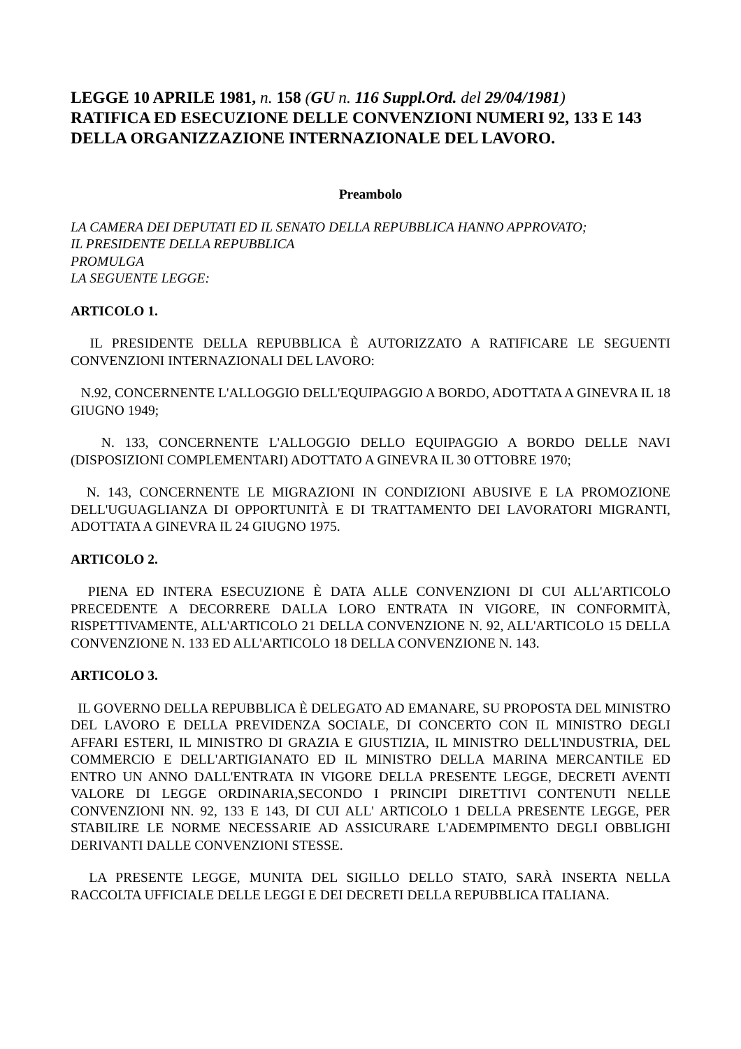LEGGE 10 APRILE 1981, n. 158 (GU n. 116 Suppl.Ord. del 29/04/1981)
RATIFICA ED ESECUZIONE DELLE CONVENZIONI NUMERI 92, 133 E 143 DELLA ORGANIZZAZIONE INTERNAZIONALE DEL LAVORO.
Preambolo
LA CAMERA DEI DEPUTATI ED IL SENATO DELLA REPUBBLICA HANNO APPROVATO;
IL PRESIDENTE DELLA REPUBBLICA
PROMULGA
LA SEGUENTE LEGGE:
ARTICOLO 1.
IL PRESIDENTE DELLA REPUBBLICA È AUTORIZZATO A RATIFICARE LE SEGUENTI CONVENZIONI INTERNAZIONALI DEL LAVORO:
N.92, CONCERNENTE L'ALLOGGIO DELL'EQUIPAGGIO A BORDO, ADOTTATA A GINEVRA IL 18 GIUGNO 1949;
N. 133, CONCERNENTE L'ALLOGGIO DELLO EQUIPAGGIO A BORDO DELLE NAVI (DISPOSIZIONI COMPLEMENTARI) ADOTTATO A GINEVRA IL 30 OTTOBRE 1970;
N. 143, CONCERNENTE LE MIGRAZIONI IN CONDIZIONI ABUSIVE E LA PROMOZIONE DELL'UGUAGLIANZA DI OPPORTUNITÀ E DI TRATTAMENTO DEI LAVORATORI MIGRANTI, ADOTTATA A GINEVRA IL 24 GIUGNO 1975.
ARTICOLO 2.
PIENA ED INTERA ESECUZIONE È DATA ALLE CONVENZIONI DI CUI ALL'ARTICOLO PRECEDENTE A DECORRERE DALLA LORO ENTRATA IN VIGORE, IN CONFORMITÀ, RISPETTIVAMENTE, ALL'ARTICOLO 21 DELLA CONVENZIONE N. 92, ALL'ARTICOLO 15 DELLA CONVENZIONE N. 133 ED ALL'ARTICOLO 18 DELLA CONVENZIONE N. 143.
ARTICOLO 3.
IL GOVERNO DELLA REPUBBLICA È DELEGATO AD EMANARE, SU PROPOSTA DEL MINISTRO DEL LAVORO E DELLA PREVIDENZA SOCIALE, DI CONCERTO CON IL MINISTRO DEGLI AFFARI ESTERI, IL MINISTRO DI GRAZIA E GIUSTIZIA, IL MINISTRO DELL'INDUSTRIA, DEL COMMERCIO E DELL'ARTIGIANATO ED IL MINISTRO DELLA MARINA MERCANTILE ED ENTRO UN ANNO DALL'ENTRATA IN VIGORE DELLA PRESENTE LEGGE, DECRETI AVENTI VALORE DI LEGGE ORDINARIA,SECONDO I PRINCIPI DIRETTIVI CONTENUTI NELLE CONVENZIONI NN. 92, 133 E 143, DI CUI ALL' ARTICOLO 1 DELLA PRESENTE LEGGE, PER STABILIRE LE NORME NECESSARIE AD ASSICURARE L'ADEMPIMENTO DEGLI OBBLIGHI DERIVANTI DALLE CONVENZIONI STESSE.
LA PRESENTE LEGGE, MUNITA DEL SIGILLO DELLO STATO, SARÀ INSERTA NELLA RACCOLTA UFFICIALE DELLE LEGGI E DEI DECRETI DELLA REPUBBLICA ITALIANA.